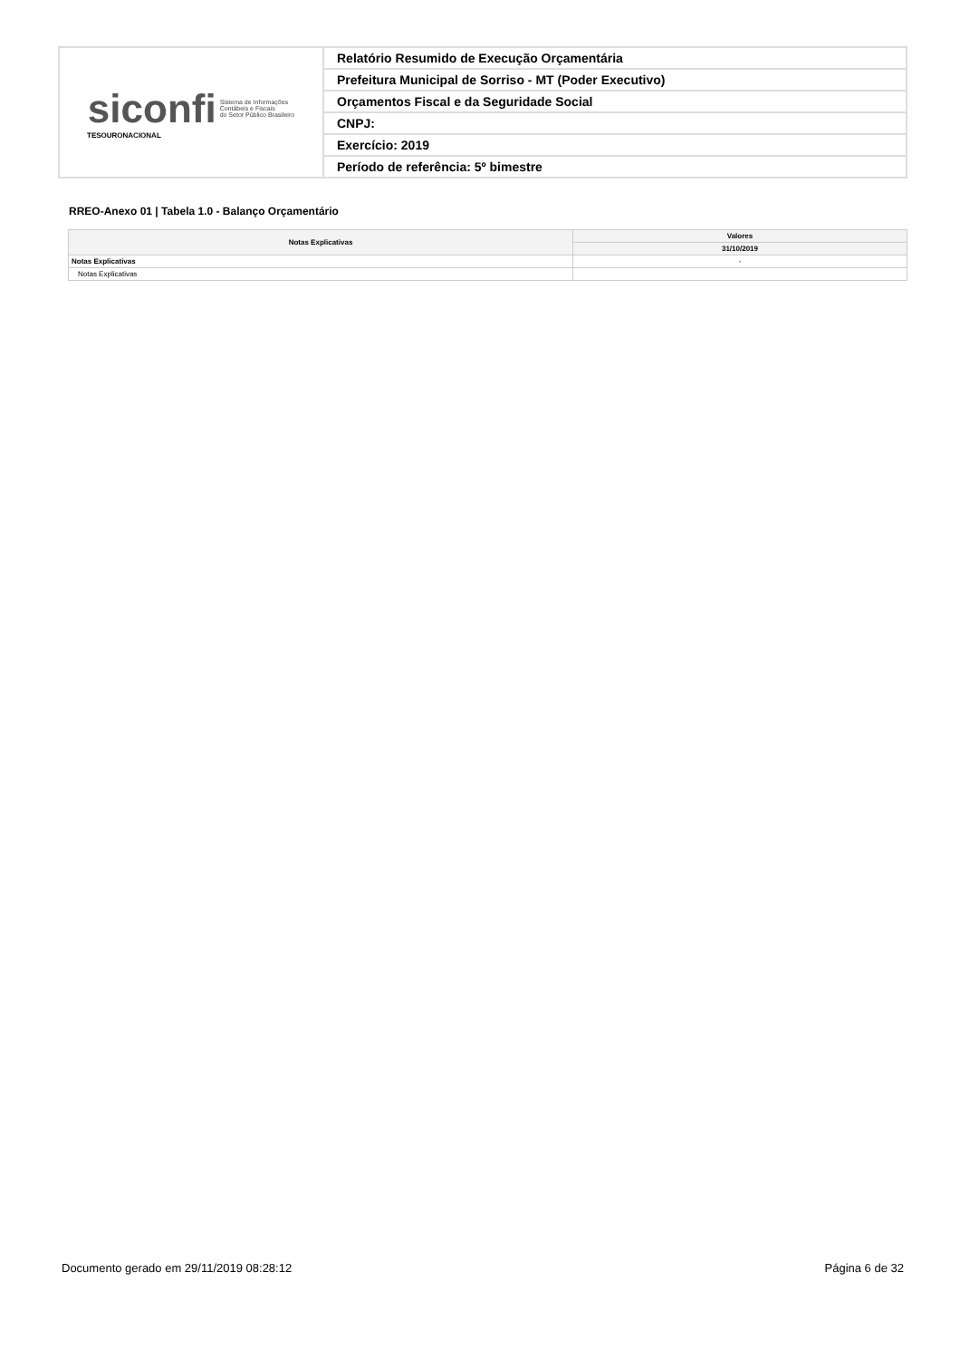| siconfi Sistema de Informações Contábeis e Fiscais do Setor Público Brasileiro TESOURONACIONAL | Relatório Resumido de Execução Orçamentária |
| | Prefeitura Municipal de Sorriso - MT (Poder Executivo) |
| | Orçamentos Fiscal e da Seguridade Social |
| | CNPJ: |
| | Exercício: 2019 |
| | Período de referência: 5º bimestre |
RREO-Anexo 01 | Tabela 1.0 - Balanço Orçamentário
| Notas Explicativas | Valores |
| --- | --- |
| | 31/10/2019 |
| Notas Explicativas | - |
| Notas Explicativas | |
Documento gerado em 29/11/2019 08:28:12
Página 6 de 32